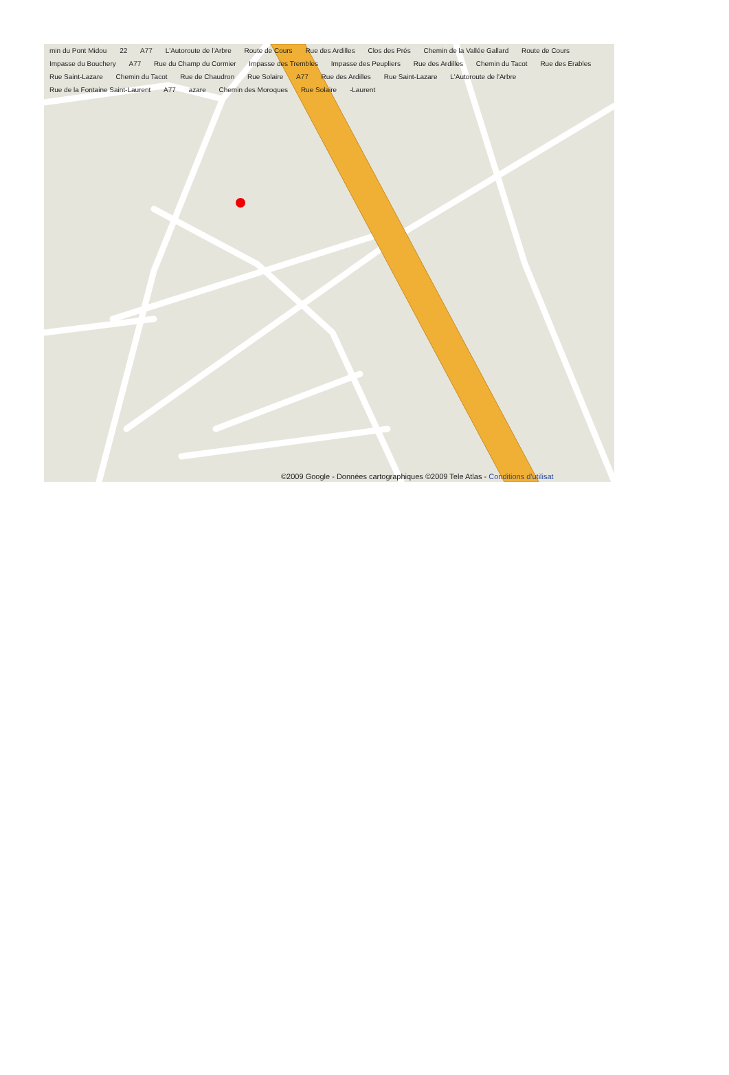min du Pont Midou 22 A77 L'Autoroute de l'Arbre Route de Cours Rue des Ardilles Clos des Prés Chemin de la Vallée Gallard Route de Cours Impasse du Bouchery A77 Rue du Champ du Cormier Impasse des Trembles Impasse des Peupliers Rue des Ardilles Chemin du Tacot Rue des Erables Rue Saint-Lazare Chemin du Tacot Rue de Chaudron Rue Solaire A77 Rue des Ardilles Rue Saint-Lazare L'Autoroute de l'Arbre Rue de la Fontaine Saint-Laurent A77 azare Chemin des Moroques Rue Solaire -Laurent
©2009 Google - Données cartographiques ©2009 Tele Atlas - Conditions d'utilisat